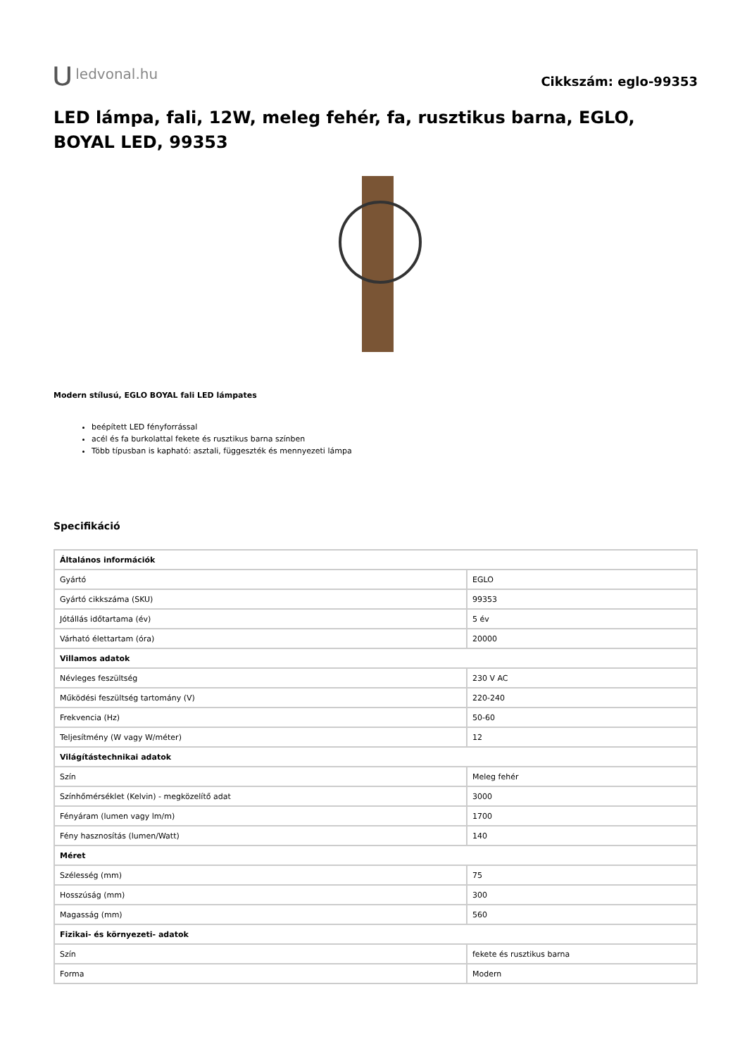⋃ ledvonal.hu
Cikkszám: eglo-99353
LED lámpa, fali, 12W, meleg fehér, fa, rusztikus barna, EGLO, BOYAL LED, 99353
Modern stílusú, EGLO BOYAL fali LED lámpates
beépített LED fényforrással
acél és fa burkolattal fekete és rusztikus barna színben
Több típusban is kapható: asztali, függeszték és mennyezeti lámpa
Specifikáció
| Általános információk | |
| Gyártó | EGLO |
| Gyártó cikkszáma (SKU) | 99353 |
| Jótállás időtartama (év) | 5 év |
| Várható élettartam (óra) | 20000 |
| Villamos adatok | |
| Névleges feszültség | 230 V AC |
| Működési feszültség tartomány (V) | 220-240 |
| Frekvencia (Hz) | 50-60 |
| Teljesítmény (W vagy W/méter) | 12 |
| Világítástechnikai adatok | |
| Szín | Meleg fehér |
| Színhőmérséklet (Kelvin) - megközelítő adat | 3000 |
| Fényáram (lumen vagy lm/m) | 1700 |
| Fény hasznosítás (lumen/Watt) | 140 |
| Méret | |
| Szélesség (mm) | 75 |
| Hosszúság (mm) | 300 |
| Magasság (mm) | 560 |
| Fizikai- és környezeti- adatok | |
| Szín | fekete és rusztikus barna |
| Forma | Modern |